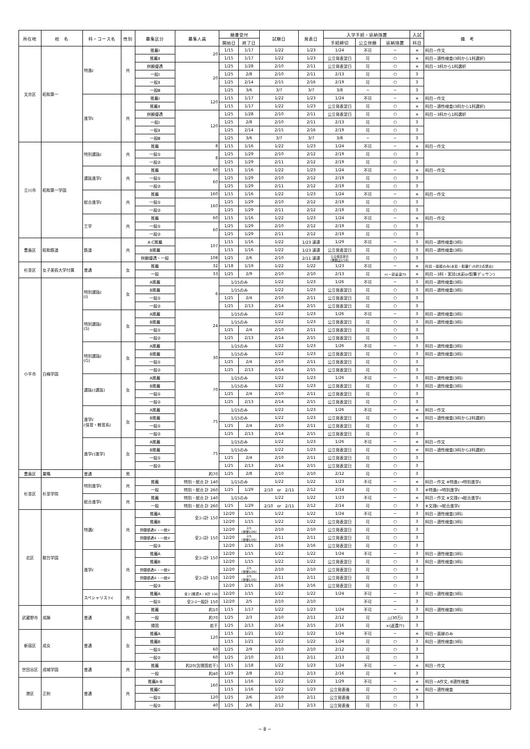| 所在地 | 校 名 | 科・コース名 | 性別 | 募集区分 | 募集人員 | 願書受付 | | 試験日 | 発表日 | 入学手続・延納措置 | | | 入試 | 備 考 |
| --- | --- | --- | --- | --- | --- | --- | --- | --- | --- | --- | --- | --- | --- | --- |
| | | | | | | 開始日 | 終了日 | | | 手続締切 | 公立併願 | 延納措置 | 科目 | |
| 文京区 | 昭和第一 | 特進c | 共 | 推薦Ⅰ | 20 | 1/15 | 1/17 | 1/22 | 1/23 | 1/24 | 不可 | − | ＊ | 科目－作文 |
| | | | | 推薦Ⅱ | | 1/15 | 1/17 | 1/22 | 1/23 | 公立発表翌日 | 可 | ○ | ＊ | 科目－適性検査(3科から1科選択) |
| | | | | 併願優遇 | 20 | 1/25 | 1/28 | 2/10 | 2/11 | 公立発表翌日 | 可 | ○ | ＊ | 科目－3科から1科選択 |
| | | | | 一般Ⅰ | | 1/25 | 2/8 | 2/10 | 2/11 | 2/13 | 可 | ○ | 3 | |
| | | | | 一般Ⅱ | | 1/25 | 2/14 | 2/15 | 2/16 | 2/19 | 可 | ○ | 3 | |
| | | | | 一般Ⅲ | | 1/25 | 3/6 | 3/7 | 3/7 | 3/8 | − | − | 3 | |
| | | 進学c | 共 | 推薦Ⅰ | 120 | 1/15 | 1/17 | 1/22 | 1/23 | 1/24 | 不可 | − | ＊ | 科目－作文 |
| | | | | 推薦Ⅱ | | 1/15 | 1/17 | 1/22 | 1/23 | 公立発表翌日 | 可 | ○ | ＊ | 科目－適性検査(3科から1科選択) |
| | | | | 併願優遇 | 120 | 1/25 | 1/28 | 2/10 | 2/11 | 公立発表翌日 | 可 | ○ | ＊ | 科目－3科から1科選択 |
| | | | | 一般Ⅰ | | 1/25 | 2/8 | 2/10 | 2/11 | 2/13 | 可 | ○ | 3 | |
| | | | | 一般Ⅱ | | 1/25 | 2/14 | 2/15 | 2/16 | 2/19 | 可 | ○ | 3 | |
| | | | | 一般Ⅲ | | 1/25 | 3/6 | 3/7 | 3/7 | 3/8 | − | − | 3 | |
| 立川市 | 昭和第一学園 | 特別選抜c | 共 | 推薦 | 8 | 1/15 | 1/16 | 1/22 | 1/23 | 1/24 | 不可 | − | ＊ | 科目－作文 |
| | | | | 一般① | 8 | 1/25 | 1/29 | 2/10 | 2/12 | 2/19 | 可 | ○ | 3 | |
| | | | | 一般② | | 1/25 | 1/29 | 2/11 | 2/12 | 2/19 | 可 | ○ | 3 | |
| | | 選抜進学c | 共 | 推薦 | 60 | 1/15 | 1/16 | 1/22 | 1/23 | 1/24 | 不可 | − | ＊ | 科目－作文 |
| | | | | 一般① | 60 | 1/25 | 1/29 | 2/10 | 2/12 | 2/19 | 可 | ○ | 3 | |
| | | | | 一般② | | 1/25 | 1/29 | 2/11 | 2/12 | 2/19 | 可 | ○ | 3 | |
| | | 総合進学c | 共 | 推薦 | 160 | 1/15 | 1/16 | 1/22 | 1/23 | 1/24 | 不可 | − | ＊ | 科目－作文 |
| | | | | 一般① | 160 | 1/25 | 1/29 | 2/10 | 2/12 | 2/19 | 可 | ○ | 3 | |
| | | | | 一般② | | 1/25 | 1/29 | 2/11 | 2/12 | 2/19 | 可 | ○ | 3 | |
| | | 工学 | 共 | 推薦 | 60 | 1/15 | 1/16 | 1/22 | 1/23 | 1/24 | 不可 | − | ＊ | 科目－作文 |
| | | | | 一般① | 60 | 1/25 | 1/29 | 2/10 | 2/12 | 2/19 | 可 | ○ | 3 | |
| | | | | 一般② | | 1/25 | 1/29 | 2/11 | 2/12 | 2/19 | 可 | ○ | 3 | |
| 豊島区 | 昭和鉄道 | 鉄道 | 共 | A·C推薦 | 107 | 1/15 | 1/16 | 1/22 | 1/23 速達 | 1/29 | 不可 | − | 3 | 科目－適性検査(3科) |
| | | | | B推薦 | | 1/15 | 1/16 | 1/22 | 1/23 速達 | 公立発表翌日 | 可 | ○ | 3 | 科目－適性検査(3科) |
| | | | | 併願優遇・一般 | 108 | 1/25 | 2/6 | 2/10 | 2/11 速達 | 公立発表翌日 (単願は2/18) | 可 | ○ | 3 | |
| 杉並区 | 女子美術大学付属 | 普通 | 女 | 推薦 | 32 | 1/18 | 1/19 | 1/22 | 1/22 | 1/23 | 不可 | − | ＊ | 科目－面接のみ(水彩・鉛筆ﾃﾞｯｻﾝ計2点提出) |
| | | | | 一般 | 33 | 1/25 | 2/9 | 2/10 | 2/10 | 2/13 | 可 | ×(一部返還ｱﾘ) | ＊ | 科目－3科・実技(水彩or鉛筆デッサン) |
| 小平市 | 白梅学園 | 特別選抜c (Ⅰ) | 女 | A推薦 | 6 | 1/15のみ | | 1/22 | 1/23 | 1/26 | 不可 | − | 3 | 科目－適性検査(3科) |
| | | | | B推薦 | | 1/15のみ | | 1/22 | 1/23 | 公立発表翌日 | 可 | ○ | 3 | 科目－適性検査(3科) |
| | | | | 一般① | | 1/25 | 2/4 | 2/10 | 2/11 | 公立発表翌日 | 可 | ○ | 3 | |
| | | | | 一般② | | 1/25 | 2/13 | 2/14 | 2/15 | 公立発表翌日 | 可 | ○ | 3 | |
| | | 特別選抜c (S) | 女 | A推薦 | 24 | 1/15のみ | | 1/22 | 1/23 | 1/26 | 不可 | − | 3 | 科目－適性検査(3科) |
| | | | | B推薦 | | 1/15のみ | | 1/22 | 1/23 | 公立発表翌日 | 可 | ○ | 3 | 科目－適性検査(3科) |
| | | | | 一般① | | 1/25 | 2/4 | 2/10 | 2/11 | 公立発表翌日 | 可 | ○ | 3 | |
| | | | | 一般② | | 1/25 | 2/13 | 2/14 | 2/15 | 公立発表翌日 | 可 | ○ | 3 | |
| | | 特別選抜c (G) | 女 | A推薦 | 30 | 1/15のみ | | 1/22 | 1/23 | 1/26 | 不可 | − | 3 | 科目－適性検査(3科) |
| | | | | B推薦 | | 1/15のみ | | 1/22 | 1/23 | 公立発表翌日 | 可 | ○ | 3 | 科目－適性検査(3科) |
| | | | | 一般① | | 1/25 | 2/4 | 2/10 | 2/11 | 公立発表翌日 | 可 | ○ | 3 | |
| | | | | 一般② | | 1/25 | 2/13 | 2/14 | 2/15 | 公立発表翌日 | 可 | ○ | 3 | |
| | | 選抜c(選抜) | 女 | A推薦 | 70 | 1/15のみ | | 1/22 | 1/23 | 1/26 | 不可 | − | 3 | 科目－適性検査(3科) |
| | | | | B推薦 | | 1/15のみ | | 1/22 | 1/23 | 公立発表翌日 | 可 | ○ | 3 | 科目－適性検査(3科) |
| | | | | 一般① | | 1/25 | 2/4 | 2/10 | 2/11 | 公立発表翌日 | 可 | ○ | 3 | |
| | | | | 一般② | | 1/25 | 2/13 | 2/14 | 2/15 | 公立発表翌日 | 可 | ○ | 3 | |
| | | 進学c (保育・教育系) | 女 | A推薦 | 75 | 1/15のみ | | 1/22 | 1/23 | 1/26 | 不可 | − | ＊ | 科目－作文 |
| | | | | B推薦 | | 1/15のみ | | 1/22 | 1/23 | 公立発表翌日 | 可 | ○ | ＊ | 科目－適性検査(3科から2科選択) |
| | | | | 一般① | | 1/25 | 2/4 | 2/10 | 2/11 | 公立発表翌日 | 可 | ○ | 3 | |
| | | | | 一般② | | 1/25 | 2/13 | 2/14 | 2/15 | 公立発表翌日 | 可 | ○ | 3 | |
| | | 進学c(進学) | 女 | A推薦 | 75 | 1/15のみ | | 1/22 | 1/23 | 1/26 | 不可 | − | ＊ | 科目－作文 |
| | | | | B推薦 | | 1/15のみ | | 1/22 | 1/23 | 公立発表翌日 | 可 | ○ | ＊ | 科目－適性検査(3科から2科選択) |
| | | | | 一般① | | 1/25 | 2/4 | 2/10 | 2/11 | 公立発表翌日 | 可 | ○ | 3 | |
| | | | | 一般② | | 1/25 | 2/13 | 2/14 | 2/15 | 公立発表翌日 | 可 | ○ | 3 | |
| 豊島区 | 巣鴨 | 普通 | 男 | | 約70 | 1/25 | 2/8 | 2/10 | 2/10 | 2/12 | 可 | ○ | 3 | |
| 杉並区 | 杉並学院 | 特別進学c | 共 | 推薦 | 特別・総合 計 140 | 1/15のみ | | 1/22 | 1/22 | 1/23 | 不可 | − | ＊ | 科目－作文 ※特進c→特別進学c |
| | | | | 一般 | 特別・総合 計 260 | 1/25 | 1/29 | 2/10 or 2/11 | 2/12 | 2/14 | 可 | ○ | 3 | ※特進c→特別進学c |
| | | 総合進学c | 共 | 推薦 | 特別・総合 計 140 | 1/15のみ | | 1/22 | 1/22 | 1/23 | 不可 | − | ＊ | 科目－作文 ※文理c→総合進学c |
| | | | | 一般 | 特別・総合 計 260 | 1/25 | 1/29 | 2/10 or 2/11 | 2/12 | 2/14 | 可 | ○ | 3 | ※文理c→総合進学c |
| 北区 | 駿台学園 | 特選c | 共 | 推薦A | 全ｺｰｽ計 150 | 12/20 | 1/15 | 1/22 | 1/22 | 1/24 | 不可 | − | 3 | 科目－適性検査(3科) |
| | | | | 推薦B | | 12/20 | 1/15 | 1/22 | 1/22 | 公立発表翌日 | 可 | ○ | 3 | 科目－適性検査(3科) |
| | | | | 併願優遇①・一般① | 全ｺｰｽ計 150 | 12/20 | 2/5 (併優1/26) | 2/10 | 2/10 | 公立発表翌日 | 可 | ○ | 3 | |
| | | | | 併願優遇②・一般② | | 12/20 | 2/5 (併優1/26) | 2/11 | 2/11 | 公立発表翌日 | 可 | ○ | 3 | |
| | | | | 一般③ | | 12/20 | 2/15 | 2/16 | 2/16 | 公立発表翌日 | 可 | ○ | 3 | |
| | | 進学c | 共 | 推薦A | 全ｺｰｽ計 150 | 12/20 | 1/15 | 1/22 | 1/22 | 1/24 | 不可 | − | 3 | 科目－適性検査(3科) |
| | | | | 推薦B | | 12/20 | 1/15 | 1/22 | 1/22 | 公立発表翌日 | 可 | ○ | 3 | 科目－適性検査(3科) |
| | | | | 併願優遇①・一般① | 全ｺｰｽ計 150 | 12/20 | 2/5 (併優1/26) | 2/10 | 2/10 | 公立発表翌日 | 可 | ○ | 3 | |
| | | | | 併願優遇②・一般② | | 12/20 | 2/5 (併優1/26) | 2/11 | 2/11 | 公立発表翌日 | 可 | ○ | 3 | |
| | | | | 一般③ | | 12/20 | 2/15 | 2/16 | 2/16 | 公立発表翌日 | 可 | ○ | 3 | |
| | | スペシャリストc | 共 | 推薦A | 全ｺｰｽ推薦A・B計 150 | 12/20 | 1/15 | 1/22 | 1/22 | 1/24 | 不可 | − | 3 | 科目－適性検査(3科) |
| | | | | 一般① | 全ｺｰｽ一般計 150 | 12/20 | 2/5 | 2/10 | 2/10 | | 不可 | − | 3 | |
| 武蔵野市 | 成蹊 | 普通 | 共 | 推薦 | 約10 | 1/15 | 1/17 | 1/22 | 1/23 | 1/24 | 不可 | − | 3 | 科目－適性検査(3科) |
| | | | | 一般 | 約70 | 1/25 | 2/3 | 2/10 | 2/11 | 2/12 | 可 | △(30万) | 3 | |
| | | | | 帰国 | 若干 | 1/25 | 2/13 | 2/14 | 2/15 | 2/16 | 可 | ×(返還ｱﾘ) | 3 | |
| 新宿区 | 成女 | 普通 | 女 | 推薦A | 120 | 1/15 | 1/21 | 1/22 | 1/22 | 1/24 | 不可 | − | ＊ | 科目－面接のみ |
| | | | | 推薦B | | 1/15 | 1/21 | 1/22 | 1/22 | 1/24 | 可 | ○ | 3 | 科目－適性検査(3科) |
| | | | | 一般① | 60 | 1/25 | 2/9 | 2/10 | 2/10 | 2/12 | 可 | ○ | 3 | |
| | | | | 一般② | 60 | 1/25 | 2/10 | 2/11 | 2/11 | 2/13 | 可 | ○ | 3 | |
| 世田谷区 | 成城学園 | 普通 | 共 | 推薦 | 約20(含帰国若干) | 1/15 | 1/18 | 1/22 | 1/23 | 1/24 | 不可 | − | ＊ | 科目－作文 |
| | | | | 一般 | 約40 | 1/29 | 2/8 | 2/12 | 2/13 | 2/16 | 可 | × | 3 | |
| 港区 | 正則 | 普通 | 共 | 推薦A·B | 160 | 1/15 | 1/16 | 1/22 | 1/23 | 1/29 | 不可 | − | ＊ | 科目－A作文, B適性検査 |
| | | | | 推薦C | | 1/15 | 1/16 | 1/22 | 1/23 | 公立発表後 | 可 | ○ | ＊ | 科目－適性検査 |
| | | | | 一般① | 120 | 1/25 | 2/6 | 2/10 | 2/11 | 公立発表後 | 可 | ○ | 3 | |
| | | | | 一般② | 40 | 1/25 | 2/6 | 2/12 | 2/13 | 公立発表後 | 可 | ○ | 3 | |
− 8 −